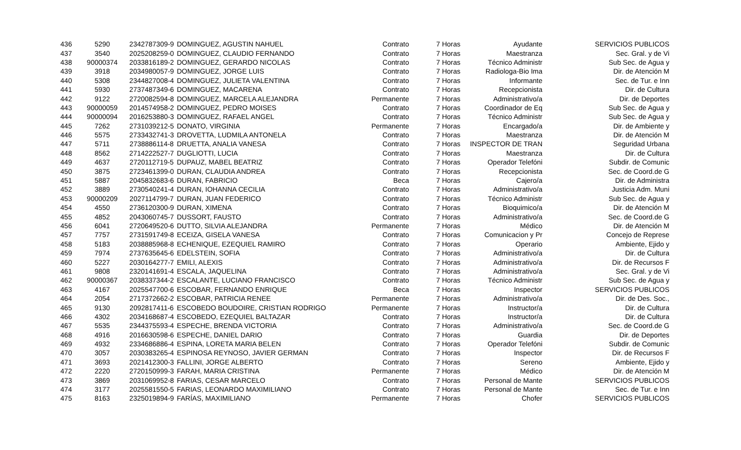| 436 | 5290 | 2342787309-9 | DOMINGUEZ, AGUSTIN NAHUEL | Contrato | 7 Horas | Ayudante | SERVICIOS PUBLICOS |
| 437 | 3540 | 2025208259-0 | DOMINGUEZ, CLAUDIO FERNANDO | Contrato | 7 Horas | Maestranza | Sec. Gral. y de Vi |
| 438 | 90000374 | 2033816189-2 | DOMINGUEZ, GERARDO NICOLAS | Contrato | 7 Horas | Técnico Administr | Sub Sec. de Agua y |
| 439 | 3918 | 2034980057-9 | DOMINGUEZ, JORGE LUIS | Contrato | 7 Horas | Radiologa-Bio Ima | Dir. de Atención M |
| 440 | 5308 | 2344827008-4 | DOMINGUEZ, JULIETA VALENTINA | Contrato | 7 Horas | Informante | Sec. de Tur. e Inn |
| 441 | 5930 | 2737487349-6 | DOMINGUEZ, MACARENA | Contrato | 7 Horas | Recepcionista | Dir. de Cultura |
| 442 | 9122 | 2720082594-8 | DOMINGUEZ, MARCELA ALEJANDRA | Permanente | 7 Horas | Administrativo/a | Dir. de Deportes |
| 443 | 90000059 | 2014574958-2 | DOMINGUEZ, PEDRO MOISES | Contrato | 7 Horas | Coordinador de Eq | Sub Sec. de Agua y |
| 444 | 90000094 | 2016253880-3 | DOMINGUEZ, RAFAEL ANGEL | Contrato | 7 Horas | Técnico Administr | Sub Sec. de Agua y |
| 445 | 7262 | 2731039212-5 | DONATO, VIRGINIA | Permanente | 7 Horas | Encargado/a | Dir. de Ambiente y |
| 446 | 5575 | 2733432741-3 | DROVETTA, LUDMILA ANTONELA | Contrato | 7 Horas | Maestranza | Dir. de Atención M |
| 447 | 5711 | 2738886114-8 | DRUETTA, ANALIA VANESA | Contrato | 7 Horas | INSPECTOR DE TRAN | Seguridad Urbana |
| 448 | 8562 | 2714222527-7 | DUGLIOTTI, LUCIA | Contrato | 7 Horas | Maestranza | Dir. de Cultura |
| 449 | 4637 | 2720112719-5 | DUPAUZ, MABEL BEATRIZ | Contrato | 7 Horas | Operador Telefóni | Subdir. de Comunic |
| 450 | 3875 | 2723461399-0 | DURAN, CLAUDIA ANDREA | Contrato | 7 Horas | Recepcionista | Sec. de Coord.de G |
| 451 | 5887 | 2045832683-6 | DURAN, FABRICIO | Beca | 7 Horas | Cajero/a | Dir. de Administra |
| 452 | 3889 | 2730540241-4 | DURAN, IOHANNA CECILIA | Contrato | 7 Horas | Administrativo/a | Justicia Adm. Muni |
| 453 | 90000209 | 2027114799-7 | DURAN, JUAN FEDERICO | Contrato | 7 Horas | Técnico Administr | Sub Sec. de Agua y |
| 454 | 4550 | 2736120300-9 | DURAN, XIMENA | Contrato | 7 Horas | Bioquimico/a | Dir. de Atención M |
| 455 | 4852 | 2043060745-7 | DUSSORT, FAUSTO | Contrato | 7 Horas | Administrativo/a | Sec. de Coord.de G |
| 456 | 6041 | 2720649520-6 | DUTTO, SILVIA ALEJANDRA | Permanente | 7 Horas | Médico | Dir. de Atención M |
| 457 | 7757 | 2731591749-8 | ECEIZA, GISELA VANESA | Contrato | 7 Horas | Comunicacion y Pr | Concejo de Represe |
| 458 | 5183 | 2038885968-8 | ECHENIQUE, EZEQUIEL RAMIRO | Contrato | 7 Horas | Operario | Ambiente, Ejido y |
| 459 | 7974 | 2737635645-6 | EDELSTEIN, SOFIA | Contrato | 7 Horas | Administrativo/a | Dir. de Cultura |
| 460 | 5227 | 2030164277-7 | EMILI, ALEXIS | Contrato | 7 Horas | Administrativo/a | Dir. de Recursos F |
| 461 | 9808 | 2320141691-4 | ESCALA, JAQUELINA | Contrato | 7 Horas | Administrativo/a | Sec. Gral. y de Vi |
| 462 | 90000367 | 2038337344-2 | ESCALANTE, LUCIANO FRANCISCO | Contrato | 7 Horas | Técnico Administr | Sub Sec. de Agua y |
| 463 | 4167 | 2025547700-6 | ESCOBAR, FERNANDO ENRIQUE | Beca | 7 Horas | Inspector | SERVICIOS PUBLICOS |
| 464 | 2054 | 2717372662-2 | ESCOBAR, PATRICIA RENEE | Permanente | 7 Horas | Administrativo/a | Dir. de Des. Soc., |
| 465 | 9130 | 2092817411-6 | ESCOBEDO BOUDOIRE, CRISTIAN RODRIGO | Permanente | 7 Horas | Instructor/a | Dir. de Cultura |
| 466 | 4302 | 2034168687-4 | ESCOBEDO, EZEQUIEL BALTAZAR | Contrato | 7 Horas | Instructor/a | Dir. de Cultura |
| 467 | 5535 | 2344375593-4 | ESPECHE, BRENDA VICTORIA | Contrato | 7 Horas | Administrativo/a | Sec. de Coord.de G |
| 468 | 4916 | 2016630598-6 | ESPECHE, DANIEL DARIO | Contrato | 7 Horas | Guardia | Dir. de Deportes |
| 469 | 4932 | 2334686886-4 | ESPINA, LORETA MARIA BELEN | Contrato | 7 Horas | Operador Telefóni | Subdir. de Comunic |
| 470 | 3057 | 2030383265-4 | ESPINOSA REYNOSO, JAVIER GERMAN | Contrato | 7 Horas | Inspector | Dir. de Recursos F |
| 471 | 3693 | 2021412300-3 | FALLINI, JORGE ALBERTO | Contrato | 7 Horas | Sereno | Ambiente, Ejido y |
| 472 | 2220 | 2720150999-3 | FARAH, MARIA CRISTINA | Permanente | 7 Horas | Médico | Dir. de Atención M |
| 473 | 3869 | 2031069952-8 | FARIAS, CESAR MARCELO | Contrato | 7 Horas | Personal de Mante | SERVICIOS PUBLICOS |
| 474 | 3177 | 2025581550-5 | FARIAS, LEONARDO MAXIMILIANO | Contrato | 7 Horas | Personal de Mante | Sec. de Tur. e Inn |
| 475 | 8163 | 2325019894-9 | FARÍAS, MAXIMILIANO | Permanente | 7 Horas | Chofer | SERVICIOS PUBLICOS |